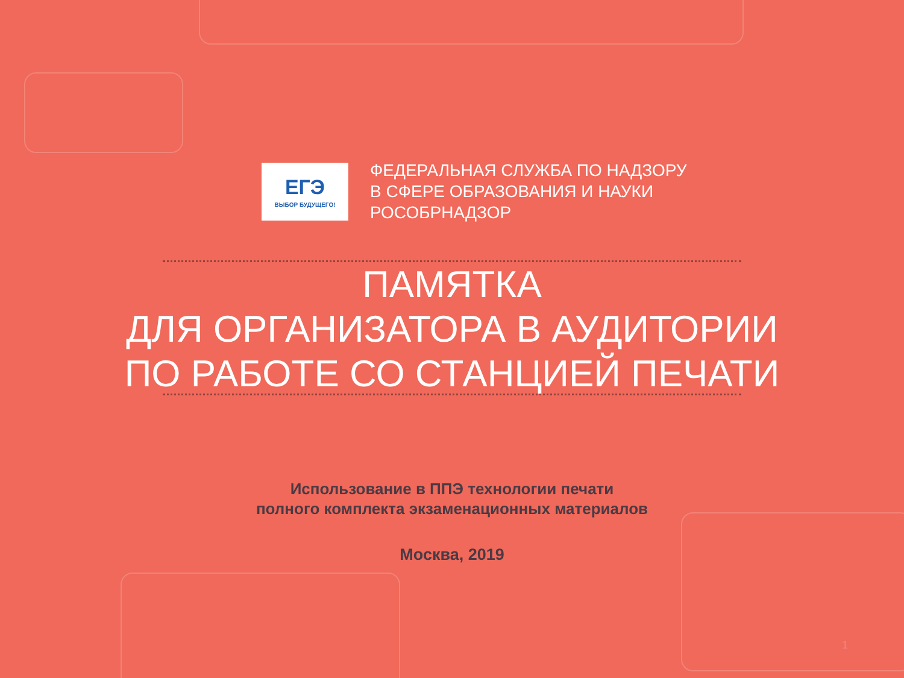ЕГЭ
ВЫБОР БУДУЩЕГО!
ФЕДЕРАЛЬНАЯ СЛУЖБА ПО НАДЗОРУ
В СФЕРЕ ОБРАЗОВАНИЯ И НАУКИ
РОСОБРНАДЗОР
ПАМЯТКА
ДЛЯ ОРГАНИЗАТОРА В АУДИТОРИИ
ПО РАБОТЕ СО СТАНЦИЕЙ ПЕЧАТИ
Использование в ППЭ технологии печати
полного комплекта экзаменационных материалов
Москва, 2019
1